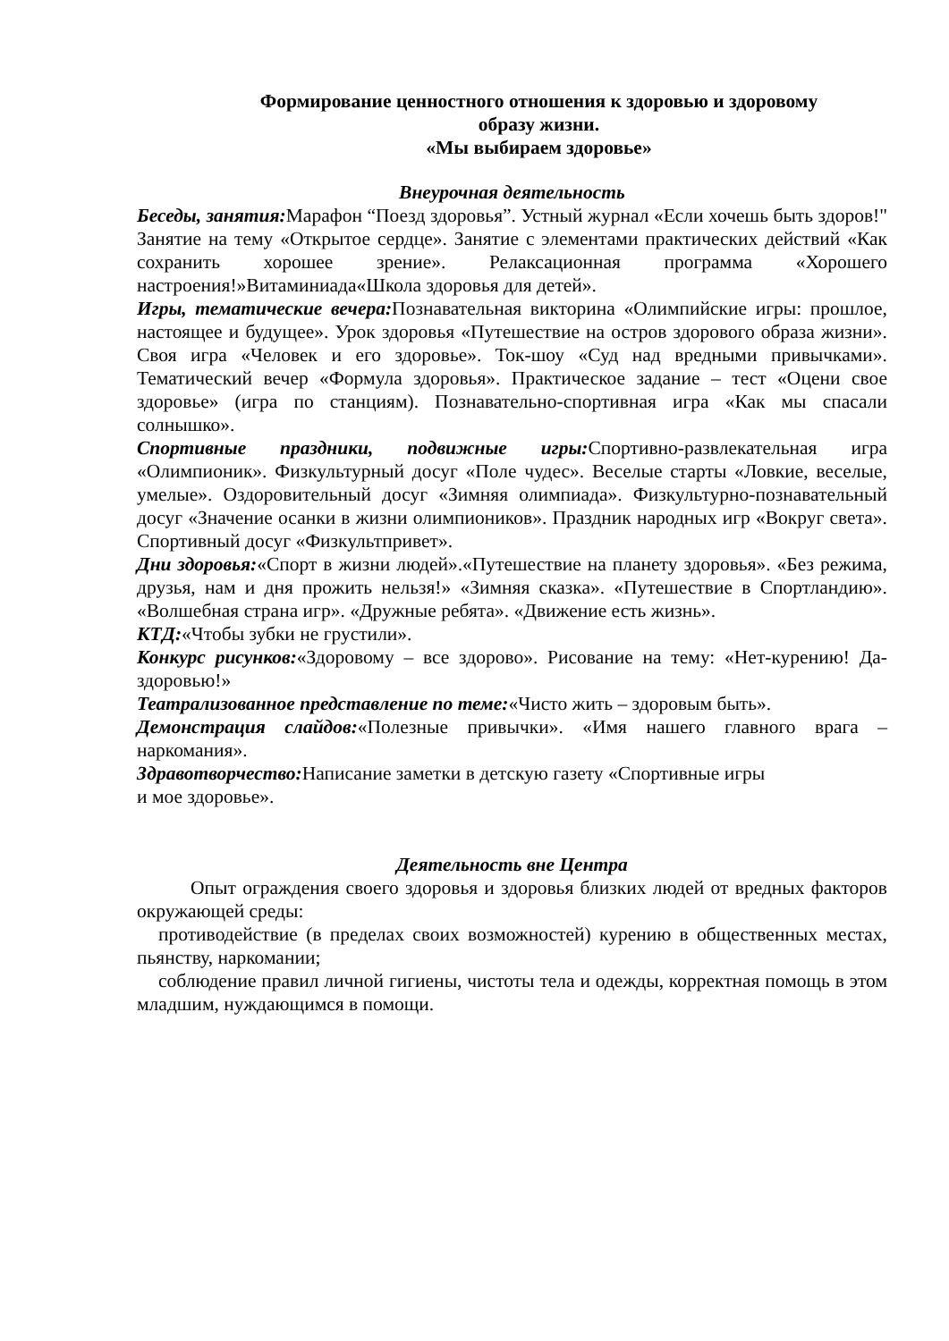Формирование ценностного отношения к здоровью и здоровому
образу жизни.
«Мы выбираем здоровье»
Внеурочная деятельность
Беседы, занятия: Марафон “Поезд здоровья”. Устный журнал «Если хочешь быть здоров!" Занятие на тему «Открытое сердце». Занятие с элементами практических действий «Как сохранить хорошее зрение». Релаксационная программа «Хорошего настроения!»Витаминиада«Школа здоровья для детей».
Игры, тематические вечера: Познавательная викторина «Олимпийские игры: прошлое, настоящее и будущее». Урок здоровья «Путешествие на остров здорового образа жизни». Своя игра «Человек и его здоровье». Ток-шоу «Суд над вредными привычками». Тематический вечер «Формула здоровья». Практическое задание – тест «Оцени свое здоровье» (игра по станциям). Познавательно-спортивная игра «Как мы спасали солнышко».
Спортивные праздники, подвижные игры: Спортивно-развлекательная игра «Олимпионик». Физкультурный досуг «Поле чудес». Веселые старты «Ловкие, веселые, умелые». Оздоровительный досуг «Зимняя олимпиада». Физкультурно-познавательный досуг «Значение осанки в жизни олимпиоников». Праздник народных игр «Вокруг света». Спортивный досуг «Физкультпривет».
Дни здоровья:«Спорт в жизни людей».«Путешествие на планету здоровья». «Без режима, друзья, нам и дня прожить нельзя!» «Зимняя сказка». «Путешествие в Спортландию». «Волшебная страна игр». «Дружные ребята». «Движение есть жизнь».
КТД:«Чтобы зубки не грустили».
Конкурс рисунков:«Здоровому – все здорово». Рисование на тему: «Нет-курению! Да-здоровью!»
Театрализованное представление по теме:«Чисто жить – здоровым быть».
Демонстрация слайдов:«Полезные привычки». «Имя нашего главного врага – наркомания».
Здравотворчество: Написание заметки в детскую газету «Спортивные игры
и мое здоровье».
Деятельность вне Центра
Опыт ограждения своего здоровья и здоровья близких людей от вредных факторов окружающей среды:
противодействие (в пределах своих возможностей) курению в общественных местах, пьянству, наркомании;
соблюдение правил личной гигиены, чистоты тела и одежды, корректная помощь в этом младшим, нуждающимся в помощи.